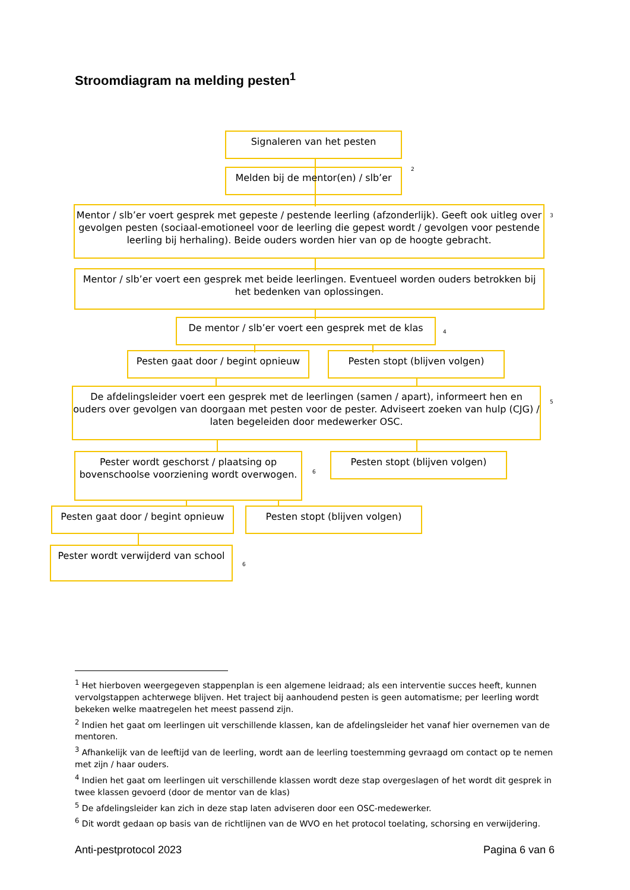Stroomdiagram na melding pesten<sup>1</sup>
Signaleren van het pesten
Melden bij de mentor(en) / slb’er
2
Mentor / slb’er voert gesprek met gepeste / pestende leerling (afzonderlijk). Geeft ook uitleg over gevolgen pesten (sociaal-emotioneel voor de leerling die gepest wordt / gevolgen voor pestende leerling bij herhaling). Beide ouders worden hier van op de hoogte gebracht.
3
Mentor / slb’er voert een gesprek met beide leerlingen. Eventueel worden ouders betrokken bij het bedenken van oplossingen.
De mentor / slb’er voert een gesprek met de klas
4
Pesten gaat door / begint opnieuw
Pesten stopt (blijven volgen)
De afdelingsleider voert een gesprek met de leerlingen (samen / apart), informeert hen en ouders over gevolgen van doorgaan met pesten voor de pester. Adviseert zoeken van hulp (CJG) / laten begeleiden door medewerker OSC.
5
Pester wordt geschorst / plaatsing op bovenschoolse voorziening wordt overwogen.
6
Pesten stopt (blijven volgen)
Pesten gaat door / begint opnieuw
Pesten stopt (blijven volgen)
Pester wordt verwijderd van school
6
<sup>1</sup> Het hierboven weergegeven stappenplan is een algemene leidraad; als een interventie succes heeft, kunnen vervolgstappen achterwege blijven. Het traject bij aanhoudend pesten is geen automatisme; per leerling wordt bekeken welke maatregelen het meest passend zijn.
<sup>2</sup> Indien het gaat om leerlingen uit verschillende klassen, kan de afdelingsleider het vanaf hier overnemen van de mentoren.
<sup>3</sup> Afhankelijk van de leeftijd van de leerling, wordt aan de leerling toestemming gevraagd om contact op te nemen met zijn / haar ouders.
<sup>4</sup> Indien het gaat om leerlingen uit verschillende klassen wordt deze stap overgeslagen of het wordt dit gesprek in twee klassen gevoerd (door de mentor van de klas)
<sup>5</sup> De afdelingsleider kan zich in deze stap laten adviseren door een OSC-medewerker.
<sup>6</sup> Dit wordt gedaan op basis van de richtlijnen van de WVO en het protocol toelating, schorsing en verwijdering.
Anti-pestprotocol 2023 Pagina 6 van 6